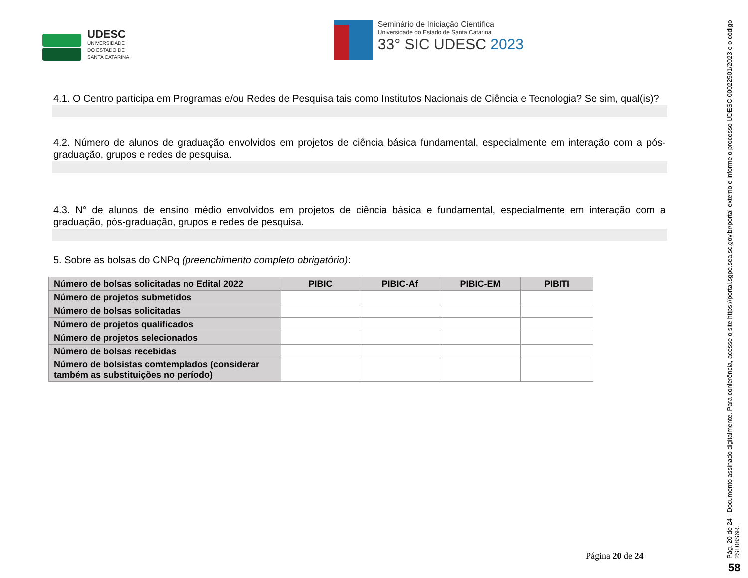UDESC
UNIVERSIDADE
DO ESTADO DE
SANTA CATARINA
Seminário de Iniciação Científica
Universidade do Estado de Santa Catarina
33° SIC UDESC 2023
4.1. O Centro participa em Programas e/ou Redes de Pesquisa tais como Institutos Nacionais de Ciência e Tecnologia? Se sim, qual(is)?
4.2. Número de alunos de graduação envolvidos em projetos de ciência básica fundamental, especialmente em interação com a pós-graduação, grupos e redes de pesquisa.
4.3. N° de alunos de ensino médio envolvidos em projetos de ciência básica e fundamental, especialmente em interação com a graduação, pós-graduação, grupos e redes de pesquisa.
5. Sobre as bolsas do CNPq (preenchimento completo obrigatório):
| Número de bolsas solicitadas no Edital 2022 | PIBIC | PIBIC-Af | PIBIC-EM | PIBITI |
| --- | --- | --- | --- | --- |
| Número de projetos submetidos | | | | |
| Número de bolsas solicitadas | | | | |
| Número de projetos qualificados | | | | |
| Número de projetos selecionados | | | | |
| Número de bolsas recebidas | | | | |
| Número de bolsistas comtemplados (considerar também as substituições no período) | | | | |
Página 20 de 24
Pág. 20 de 24 - Documento assinado digitalmente. Para conferência, acesse o site https://portal.sgpe.sea.sc.gov.br/portal-externo e informe o processo UDESC 00022501/2023 e o código 2SL08S6R.
58